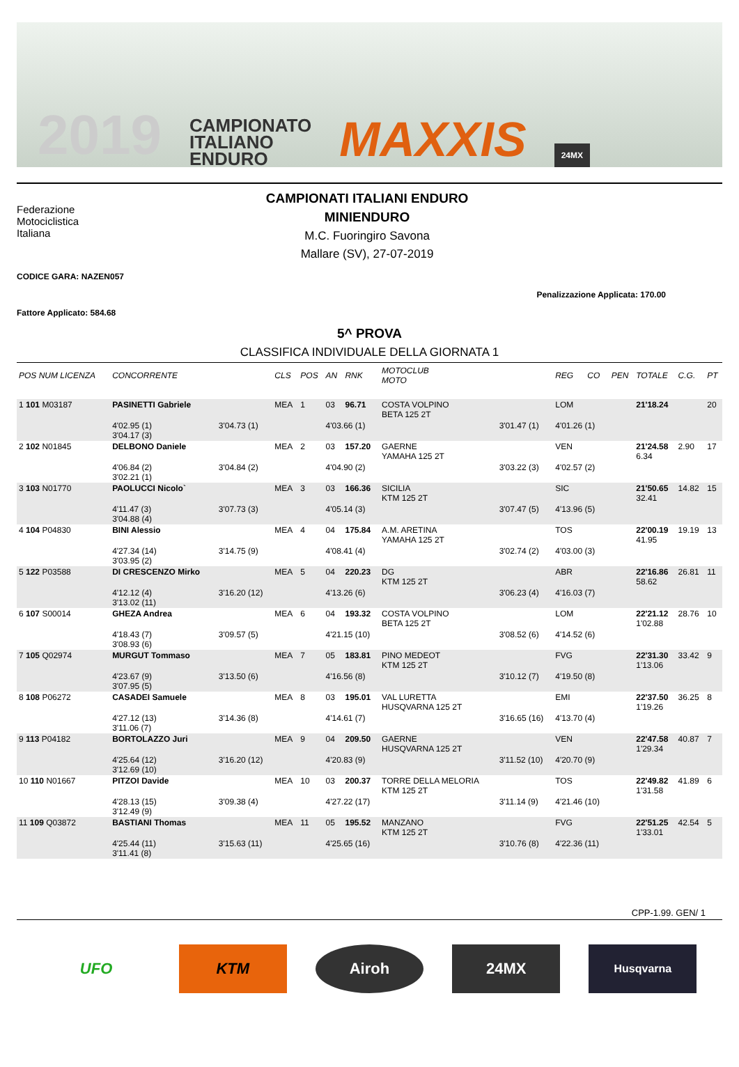2019 CAMPIONATO
ITALIANO
ENDURO MAXXIS 24MX
Federazione
Motociclistica
Italiana
CAMPIONATI ITALIANI ENDURO
MINIENDURO
M.C. Fuoringiro Savona
Mallare (SV), 27-07-2019
CODICE GARA: NAZEN057
Penalizzazione Applicata: 170.00
Fattore Applicato: 584.68
5^ PROVA
CLASSIFICA INDIVIDUALE DELLA GIORNATA 1
| POS NUM LICENZA | CONCORRENTE | | CLS | POS | AN | RNK | MOTOCLUB MOTO | | REG | CO | PEN | TOTALE | C.G. | PT |
| --- | --- | --- | --- | --- | --- | --- | --- | --- | --- | --- | --- | --- | --- | --- |
| 1 101 M03187 | PASINETTI Gabriele | | MEA | 1 | 03 | 96.71 | COSTA VOLPINO BETA 125 2T | | LOM | | | 21'18.24 | | 20 |
| | 4'02.95 (1) 3'04.17 (3) | 3'04.73 (1) | | | 4'03.66 (1) | | | 3'01.47 (1) | 4'01.26 (1) | | | | | |
| 2 102 N01845 | DELBONO Daniele | | MEA | 2 | 03 | 157.20 | GAERNE YAMAHA 125 2T | | VEN | | | 21'24.58 6.34 | 2.90 | 17 |
| | 4'06.84 (2) 3'02.21 (1) | 3'04.84 (2) | | | 4'04.90 (2) | | | 3'03.22 (3) | 4'02.57 (2) | | | | | |
| 3 103 N01770 | PAOLUCCI Nicolo` | | MEA | 3 | 03 | 166.36 | SICILIA KTM 125 2T | | SIC | | | 21'50.65 32.41 | 14.82 | 15 |
| | 4'11.47 (3) 3'04.88 (4) | 3'07.73 (3) | | | 4'05.14 (3) | | | 3'07.47 (5) | 4'13.96 (5) | | | | | |
| 4 104 P04830 | BINI Alessio | | MEA | 4 | 04 | 175.84 | A.M. ARETINA YAMAHA 125 2T | | TOS | | | 22'00.19 41.95 | 19.19 | 13 |
| | 4'27.34 (14) 3'03.95 (2) | 3'14.75 (9) | | | 4'08.41 (4) | | | 3'02.74 (2) | 4'03.00 (3) | | | | | |
| 5 122 P03588 | DI CRESCENZO Mirko | | MEA | 5 | 04 | 220.23 | DG KTM 125 2T | | ABR | | | 22'16.86 58.62 | 26.81 | 11 |
| | 4'12.12 (4) 3'13.02 (11) | 3'16.20 (12) | | | 4'13.26 (6) | | | 3'06.23 (4) | 4'16.03 (7) | | | | | |
| 6 107 S00014 | GHEZA Andrea | | MEA | 6 | 04 | 193.32 | COSTA VOLPINO BETA 125 2T | | LOM | | | 22'21.12 1'02.88 | 28.76 | 10 |
| | 4'18.43 (7) 3'08.93 (6) | 3'09.57 (5) | | | 4'21.15 (10) | | | 3'08.52 (6) | 4'14.52 (6) | | | | | |
| 7 105 Q02974 | MURGUT Tommaso | | MEA | 7 | 05 | 183.81 | PINO MEDEOT KTM 125 2T | | FVG | | | 22'31.30 1'13.06 | 33.42 | 9 |
| | 4'23.67 (9) 3'07.95 (5) | 3'13.50 (6) | | | 4'16.56 (8) | | | 3'10.12 (7) | 4'19.50 (8) | | | | | |
| 8 108 P06272 | CASADEI Samuele | | MEA | 8 | 03 | 195.01 | VAL LURETTA HUSQVARNA 125 2T | | EMI | | | 22'37.50 1'19.26 | 36.25 | 8 |
| | 4'27.12 (13) 3'11.06 (7) | 3'14.36 (8) | | | 4'14.61 (7) | | | 3'16.65 (16) | 4'13.70 (4) | | | | | |
| 9 113 P04182 | BORTOLAZZO Juri | | MEA | 9 | 04 | 209.50 | GAERNE HUSQVARNA 125 2T | | VEN | | | 22'47.58 1'29.34 | 40.87 | 7 |
| | 4'25.64 (12) 3'12.69 (10) | 3'16.20 (12) | | | 4'20.83 (9) | | | 3'11.52 (10) | 4'20.70 (9) | | | | | |
| 10 110 N01667 | PITZOI Davide | | MEA | 10 | 03 | 200.37 | TORRE DELLA MELORIA KTM 125 2T | | TOS | | | 22'49.82 1'31.58 | 41.89 | 6 |
| | 4'28.13 (15) 3'12.49 (9) | 3'09.38 (4) | | | 4'27.22 (17) | | | 3'11.14 (9) | 4'21.46 (10) | | | | | |
| 11 109 Q03872 | BASTIANI Thomas | | MEA | 11 | 05 | 195.52 | MANZANO KTM 125 2T | | FVG | | | 22'51.25 1'33.01 | 42.54 | 5 |
| | 4'25.44 (11) 3'11.41 (8) | 3'15.63 (11) | | | 4'25.65 (16) | | | 3'10.76 (8) | 4'22.36 (11) | | | | | |
CPP-1.99. GEN/ 1
UFO KTM Airoh 24MX
Husqvarna